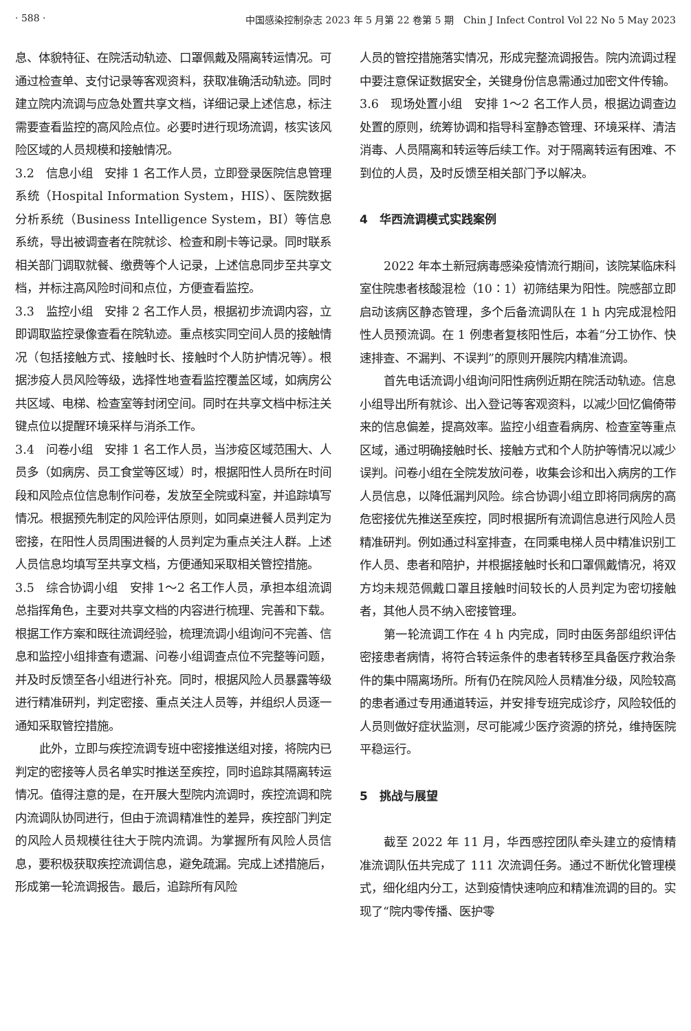· 588 · 中国感染控制杂志 2023 年 5 月第 22 卷第 5 期　Chin J Infect Control Vol 22 No 5 May 2023
息、体貌特征、在院活动轨迹、口罩佩戴及隔离转运情况。可通过检查单、支付记录等客观资料，获取准确活动轨迹。同时建立院内流调与应急处置共享文档，详细记录上述信息，标注需要查看监控的高风险点位。必要时进行现场流调，核实该风险区域的人员规模和接触情况。
3.2　信息小组　安排 1 名工作人员，立即登录医院信息管理系统（Hospital Information System，HIS）、医院数据分析系统（Business Intelligence System，BI）等信息系统，导出被调查者在院就诊、检查和刷卡等记录。同时联系相关部门调取就餐、缴费等个人记录，上述信息同步至共享文档，并标注高风险时间和点位，方便查看监控。
3.3　监控小组　安排 2 名工作人员，根据初步流调内容，立即调取监控录像查看在院轨迹。重点核实同空间人员的接触情况（包括接触方式、接触时长、接触时个人防护情况等）。根据涉疫人员风险等级，选择性地查看监控覆盖区域，如病房公共区域、电梯、检查室等封闭空间。同时在共享文档中标注关键点位以提醒环境采样与消杀工作。
3.4　问卷小组　安排 1 名工作人员，当涉疫区域范围大、人员多（如病房、员工食堂等区域）时，根据阳性人员所在时间段和风险点位信息制作问卷，发放至全院或科室，并追踪填写情况。根据预先制定的风险评估原则，如同桌进餐人员判定为密接，在阳性人员周围进餐的人员判定为重点关注人群。上述人员信息均填写至共享文档，方便通知采取相关管控措施。
3.5　综合协调小组　安排 1～2 名工作人员，承担本组流调总指挥角色，主要对共享文档的内容进行梳理、完善和下载。根据工作方案和既往流调经验，梳理流调小组询问不完善、信息和监控小组排查有遗漏、问卷小组调查点位不完整等问题，并及时反馈至各小组进行补充。同时，根据风险人员暴露等级进行精准研判，判定密接、重点关注人员等，并组织人员逐一通知采取管控措施。
此外，立即与疾控流调专班中密接推送组对接，将院内已判定的密接等人员名单实时推送至疾控，同时追踪其隔离转运情况。值得注意的是，在开展大型院内流调时，疾控流调和院内流调队协同进行，但由于流调精准性的差异，疾控部门判定的风险人员规模往往大于院内流调。为掌握所有风险人员信息，要积极获取疾控流调信息，避免疏漏。完成上述措施后，形成第一轮流调报告。最后，追踪所有风险
人员的管控措施落实情况，形成完整流调报告。院内流调过程中要注意保证数据安全，关键身份信息需通过加密文件传输。
3.6　现场处置小组　安排 1～2 名工作人员，根据边调查边处置的原则，统筹协调和指导科室静态管理、环境采样、清洁消毒、人员隔离和转运等后续工作。对于隔离转运有困难、不到位的人员，及时反馈至相关部门予以解决。
4　华西流调模式实践案例
2022 年本土新冠病毒感染疫情流行期间，该院某临床科室住院患者核酸混检（10∶1）初筛结果为阳性。院感部立即启动该病区静态管理，多个后备流调队在 1 h 内完成混检阳性人员预流调。在 1 例患者复核阳性后，本着“分工协作、快速排查、不漏判、不误判”的原则开展院内精准流调。
首先电话流调小组询问阳性病例近期在院活动轨迹。信息小组导出所有就诊、出入登记等客观资料，以减少回忆偏倚带来的信息偏差，提高效率。监控小组查看病房、检查室等重点区域，通过明确接触时长、接触方式和个人防护等情况以减少误判。问卷小组在全院发放问卷，收集会诊和出入病房的工作人员信息，以降低漏判风险。综合协调小组立即将同病房的高危密接优先推送至疾控，同时根据所有流调信息进行风险人员精准研判。例如通过科室排查，在同乘电梯人员中精准识别工作人员、患者和陪护，并根据接触时长和口罩佩戴情况，将双方均未规范佩戴口罩且接触时间较长的人员判定为密切接触者，其他人员不纳入密接管理。
第一轮流调工作在 4 h 内完成，同时由医务部组织评估密接患者病情，将符合转运条件的患者转移至具备医疗救治条件的集中隔离场所。所有仍在院风险人员精准分级，风险较高的患者通过专用通道转运，并安排专班完成诊疗，风险较低的人员则做好症状监测，尽可能减少医疗资源的挤兑，维持医院平稳运行。
5　挑战与展望
截至 2022 年 11 月，华西感控团队牵头建立的疫情精准流调队伍共完成了 111 次流调任务。通过不断优化管理模式，细化组内分工，达到疫情快速响应和精准流调的目的。实现了“院内零传播、医护零